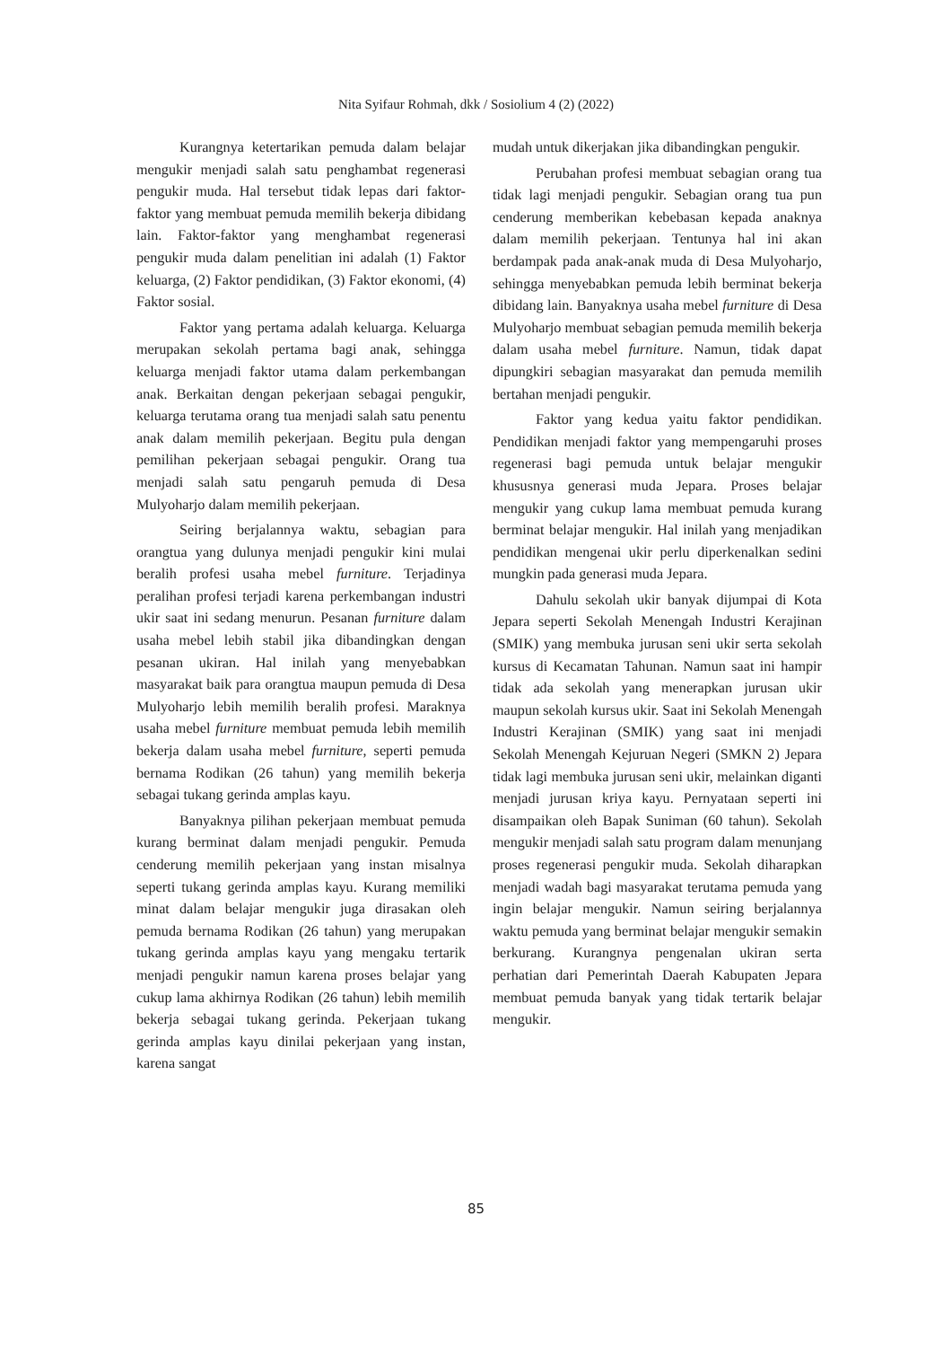Nita Syifaur Rohmah, dkk / Sosiolium 4 (2) (2022)
Kurangnya ketertarikan pemuda dalam belajar mengukir menjadi salah satu penghambat regenerasi pengukir muda. Hal tersebut tidak lepas dari faktor-faktor yang membuat pemuda memilih bekerja dibidang lain. Faktor-faktor yang menghambat regenerasi pengukir muda dalam penelitian ini adalah (1) Faktor keluarga, (2) Faktor pendidikan, (3) Faktor ekonomi, (4) Faktor sosial.
Faktor yang pertama adalah keluarga. Keluarga merupakan sekolah pertama bagi anak, sehingga keluarga menjadi faktor utama dalam perkembangan anak. Berkaitan dengan pekerjaan sebagai pengukir, keluarga terutama orang tua menjadi salah satu penentu anak dalam memilih pekerjaan. Begitu pula dengan pemilihan pekerjaan sebagai pengukir. Orang tua menjadi salah satu pengaruh pemuda di Desa Mulyoharjo dalam memilih pekerjaan.
Seiring berjalannya waktu, sebagian para orangtua yang dulunya menjadi pengukir kini mulai beralih profesi usaha mebel furniture. Terjadinya peralihan profesi terjadi karena perkembangan industri ukir saat ini sedang menurun. Pesanan furniture dalam usaha mebel lebih stabil jika dibandingkan dengan pesanan ukiran. Hal inilah yang menyebabkan masyarakat baik para orangtua maupun pemuda di Desa Mulyoharjo lebih memilih beralih profesi. Maraknya usaha mebel furniture membuat pemuda lebih memilih bekerja dalam usaha mebel furniture, seperti pemuda bernama Rodikan (26 tahun) yang memilih bekerja sebagai tukang gerinda amplas kayu.
Banyaknya pilihan pekerjaan membuat pemuda kurang berminat dalam menjadi pengukir. Pemuda cenderung memilih pekerjaan yang instan misalnya seperti tukang gerinda amplas kayu. Kurang memiliki minat dalam belajar mengukir juga dirasakan oleh pemuda bernama Rodikan (26 tahun) yang merupakan tukang gerinda amplas kayu yang mengaku tertarik menjadi pengukir namun karena proses belajar yang cukup lama akhirnya Rodikan (26 tahun) lebih memilih bekerja sebagai tukang gerinda. Pekerjaan tukang gerinda amplas kayu dinilai pekerjaan yang instan, karena sangat
mudah untuk dikerjakan jika dibandingkan pengukir.
Perubahan profesi membuat sebagian orang tua tidak lagi menjadi pengukir. Sebagian orang tua pun cenderung memberikan kebebasan kepada anaknya dalam memilih pekerjaan. Tentunya hal ini akan berdampak pada anak-anak muda di Desa Mulyoharjo, sehingga menyebabkan pemuda lebih berminat bekerja dibidang lain. Banyaknya usaha mebel furniture di Desa Mulyoharjo membuat sebagian pemuda memilih bekerja dalam usaha mebel furniture. Namun, tidak dapat dipungkiri sebagian masyarakat dan pemuda memilih bertahan menjadi pengukir.
Faktor yang kedua yaitu faktor pendidikan. Pendidikan menjadi faktor yang mempengaruhi proses regenerasi bagi pemuda untuk belajar mengukir khususnya generasi muda Jepara. Proses belajar mengukir yang cukup lama membuat pemuda kurang berminat belajar mengukir. Hal inilah yang menjadikan pendidikan mengenai ukir perlu diperkenalkan sedini mungkin pada generasi muda Jepara.
Dahulu sekolah ukir banyak dijumpai di Kota Jepara seperti Sekolah Menengah Industri Kerajinan (SMIK) yang membuka jurusan seni ukir serta sekolah kursus di Kecamatan Tahunan. Namun saat ini hampir tidak ada sekolah yang menerapkan jurusan ukir maupun sekolah kursus ukir. Saat ini Sekolah Menengah Industri Kerajinan (SMIK) yang saat ini menjadi Sekolah Menengah Kejuruan Negeri (SMKN 2) Jepara tidak lagi membuka jurusan seni ukir, melainkan diganti menjadi jurusan kriya kayu. Pernyataan seperti ini disampaikan oleh Bapak Suniman (60 tahun). Sekolah mengukir menjadi salah satu program dalam menunjang proses regenerasi pengukir muda. Sekolah diharapkan menjadi wadah bagi masyarakat terutama pemuda yang ingin belajar mengukir. Namun seiring berjalannya waktu pemuda yang berminat belajar mengukir semakin berkurang. Kurangnya pengenalan ukiran serta perhatian dari Pemerintah Daerah Kabupaten Jepara membuat pemuda banyak yang tidak tertarik belajar mengukir.
85